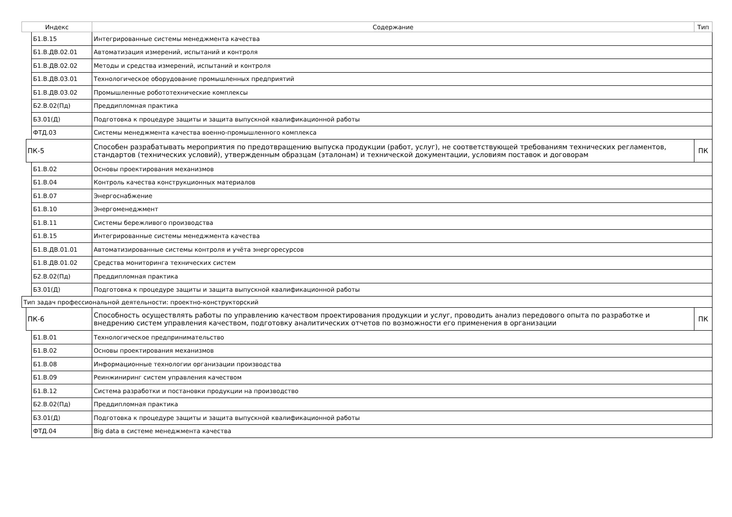| Индекс | | | Содержание | Тип |
| --- | --- | --- | --- | --- |
| | | Б1.В.15 | Интегрированные системы менеджмента качества | |
| | | Б1.В.ДВ.02.01 | Автоматизация измерений, испытаний и контроля | |
| | | Б1.В.ДВ.02.02 | Методы и средства измерений, испытаний и контроля | |
| | | Б1.В.ДВ.03.01 | Технологическое оборудование промышленных предприятий | |
| | | Б1.В.ДВ.03.02 | Промышленные робототехнические комплексы | |
| | | Б2.В.02(Пд) | Преддипломная практика | |
| | | Б3.01(Д) | Подготовка к процедуре защиты и защита выпускной квалификационной работы | |
| | | ФТД.03 | Системы менеджмента качества военно-промышленного комплекса | |
| | ПК-5 | | Способен разрабатывать мероприятия по предотвращению выпуска продукции (работ, услуг), не соответствующей требованиям технических регламентов, стандартов (технических условий), утвержденным образцам (эталонам) и технической документации, условиям поставок и договорам | ПК |
| | | Б1.В.02 | Основы проектирования механизмов | |
| | | Б1.В.04 | Контроль качества конструкционных материалов | |
| | | Б1.В.07 | Энергоснабжение | |
| | | Б1.В.10 | Энергоменеджмент | |
| | | Б1.В.11 | Системы бережливого производства | |
| | | Б1.В.15 | Интегрированные системы менеджмента качества | |
| | | Б1.В.ДВ.01.01 | Автоматизированные системы контроля и учёта энергоресурсов | |
| | | Б1.В.ДВ.01.02 | Средства мониторинга технических систем | |
| | | Б2.В.02(Пд) | Преддипломная практика | |
| | | Б3.01(Д) | Подготовка к процедуре защиты и защита выпускной квалификационной работы | |
| Тип задач профессиональной деятельности: проектно-конструкторский | | | | |
| | ПК-6 | | Способность осуществлять работы по управлению качеством проектирования продукции и услуг, проводить анализ передового опыта по разработке и внедрению систем управления качеством, подготовку аналитических отчетов по возможности его применения в организации | ПК |
| | | Б1.В.01 | Технологическое предпринимательство | |
| | | Б1.В.02 | Основы проектирования механизмов | |
| | | Б1.В.08 | Информационные технологии организации производства | |
| | | Б1.В.09 | Реинжиниринг систем управления качеством | |
| | | Б1.В.12 | Система разработки и постановки продукции на производство | |
| | | Б2.В.02(Пд) | Преддипломная практика | |
| | | Б3.01(Д) | Подготовка к процедуре защиты и защита выпускной квалификационной работы | |
| | | ФТД.04 | Big data в системе менеджмента качества | |